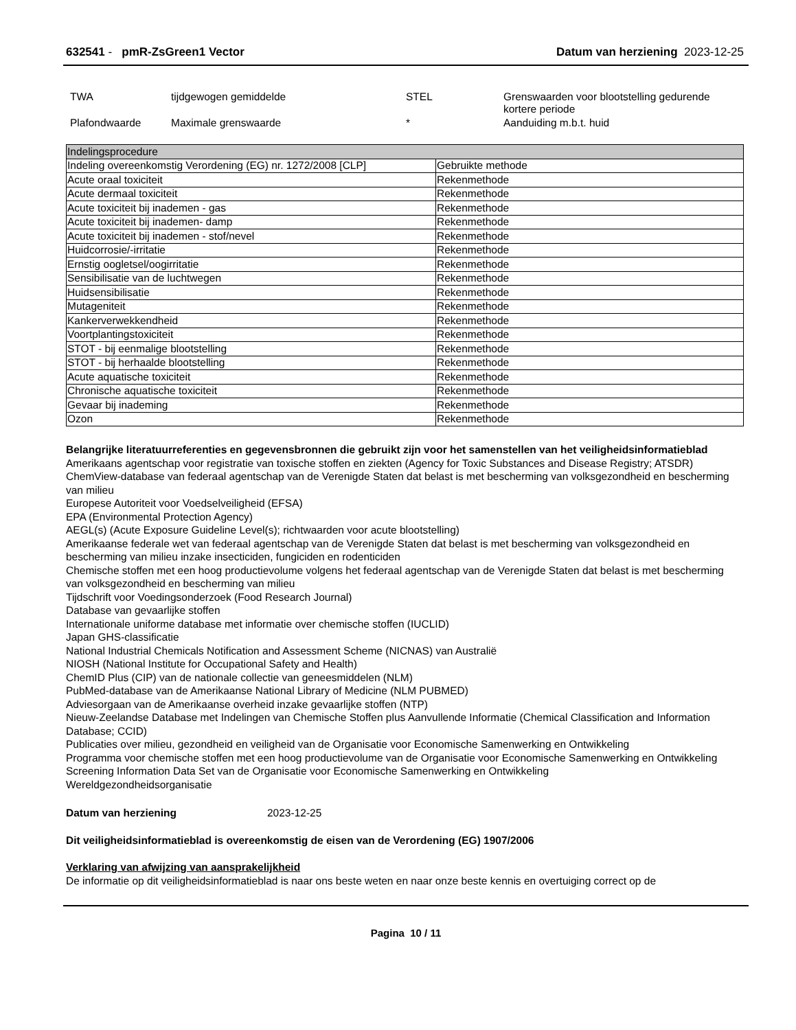632541 - pmR-ZsGreen1 Vector Datum van herziening 2023-12-25
| TWA | tijdgewogen gemiddelde | STEL | Grenswaarden voor blootstelling gedurende kortere periode |
| Plafondwaarde | Maximale grenswaarde | * | Aanduiding m.b.t. huid |
| Indelingsprocedure | |
| --- | --- |
| Indeling overeenkomstig Verordening (EG) nr. 1272/2008 [CLP] | Gebruikte methode |
| Acute oraal toxiciteit | Rekenmethode |
| Acute dermaal toxiciteit | Rekenmethode |
| Acute toxiciteit bij inademen - gas | Rekenmethode |
| Acute toxiciteit bij inademen- damp | Rekenmethode |
| Acute toxiciteit bij inademen - stof/nevel | Rekenmethode |
| Huidcorrosie/-irritatie | Rekenmethode |
| Ernstig oogletsel/oogirritatie | Rekenmethode |
| Sensibilisatie van de luchtwegen | Rekenmethode |
| Huidsensibilisatie | Rekenmethode |
| Mutageniteit | Rekenmethode |
| Kankerverwekkendheid | Rekenmethode |
| Voortplantingstoxiciteit | Rekenmethode |
| STOT - bij eenmalige blootstelling | Rekenmethode |
| STOT - bij herhaalde blootstelling | Rekenmethode |
| Acute aquatische toxiciteit | Rekenmethode |
| Chronische aquatische toxiciteit | Rekenmethode |
| Gevaar bij inademing | Rekenmethode |
| Ozon | Rekenmethode |
Belangrijke literatuurreferenties en gegevensbronnen die gebruikt zijn voor het samenstellen van het veiligheidsinformatieblad
Amerikaans agentschap voor registratie van toxische stoffen en ziekten (Agency for Toxic Substances and Disease Registry; ATSDR)
ChemView-database van federaal agentschap van de Verenigde Staten dat belast is met bescherming van volksgezondheid en bescherming van milieu
Europese Autoriteit voor Voedselveiligheid (EFSA)
EPA (Environmental Protection Agency)
AEGL(s) (Acute Exposure Guideline Level(s); richtwaarden voor acute blootstelling)
Amerikaanse federale wet van federaal agentschap van de Verenigde Staten dat belast is met bescherming van volksgezondheid en bescherming van milieu inzake insecticiden, fungiciden en rodenticiden
Chemische stoffen met een hoog productievolume volgens het federaal agentschap van de Verenigde Staten dat belast is met bescherming van volksgezondheid en bescherming van milieu
Tijdschrift voor Voedingsonderzoek (Food Research Journal)
Database van gevaarlijke stoffen
Internationale uniforme database met informatie over chemische stoffen (IUCLID)
Japan GHS-classificatie
National Industrial Chemicals Notification and Assessment Scheme (NICNAS) van Australië
NIOSH (National Institute for Occupational Safety and Health)
ChemID Plus (CIP) van de nationale collectie van geneesmiddelen (NLM)
PubMed-database van de Amerikaanse National Library of Medicine (NLM PUBMED)
Adviesorgaan van de Amerikaanse overheid inzake gevaarlijke stoffen (NTP)
Nieuw-Zeelandse Database met Indelingen van Chemische Stoffen plus Aanvullende Informatie (Chemical Classification and Information Database; CCID)
Publicaties over milieu, gezondheid en veiligheid van de Organisatie voor Economische Samenwerking en Ontwikkeling
Programma voor chemische stoffen met een hoog productievolume van de Organisatie voor Economische Samenwerking en Ontwikkeling
Screening Information Data Set van de Organisatie voor Economische Samenwerking en Ontwikkeling
Wereldgezondheidsorganisatie
Datum van herziening 2023-12-25
Dit veiligheidsinformatieblad is overeenkomstig de eisen van de Verordening (EG) 1907/2006
Verklaring van afwijzing van aansprakelijkheid
De informatie op dit veiligheidsinformatieblad is naar ons beste weten en naar onze beste kennis en overtuiging correct op de
Pagina 10 / 11